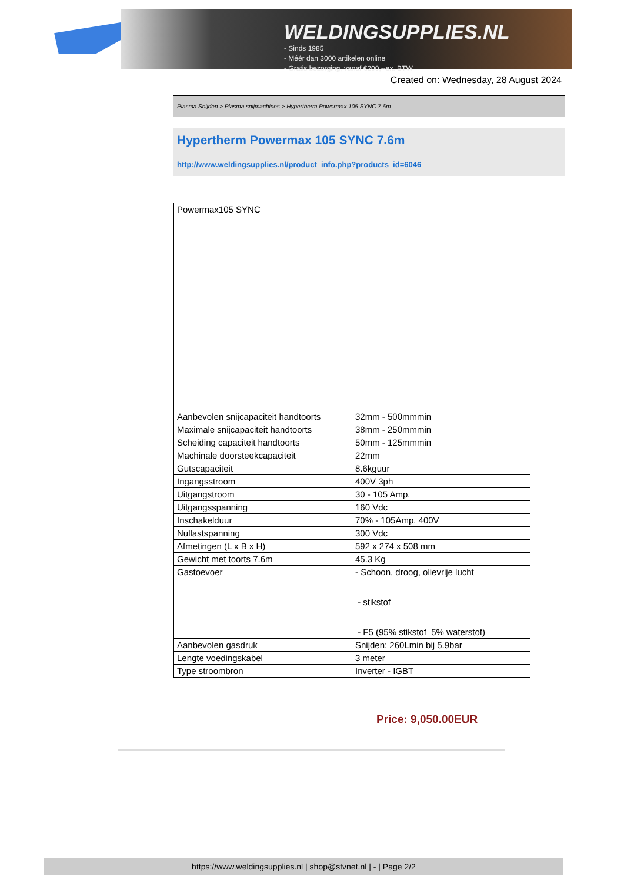WELDINGSUPPLIES.NL
- Sinds 1985
- Méér dan 3000 artikelen online
- Gratis bezorging, vanaf €200,--ex. BTW
Created on: Wednesday, 28 August 2024
Plasma Snijden > Plasma snijmachines > Hypertherm Powermax 105 SYNC 7.6m
Hypertherm Powermax 105 SYNC 7.6m
http://www.weldingsupplies.nl/product_info.php?products_id=6046
| Powermax105 SYNC | |
| Aanbevolen snijcapaciteit handtoorts | 32mm - 500mmmin |
| Maximale snijcapaciteit handtoorts | 38mm - 250mmmin |
| Scheiding capaciteit handtoorts | 50mm - 125mmmin |
| Machinale doorsteekcapaciteit | 22mm |
| Gutscapaciteit | 8.6kguur |
| Ingangsstroom | 400V 3ph |
| Uitgangstroom | 30 - 105 Amp. |
| Uitgangsspanning | 160 Vdc |
| Inschakelduur | 70% - 105Amp. 400V |
| Nullastspanning | 300 Vdc |
| Afmetingen (L x B x H) | 592 x 274 x 508 mm |
| Gewicht met toorts 7.6m | 45.3 Kg |
| Gastoevoer | - Schoon, droog, olievrije lucht - stikstof - F5 (95% stikstof 5% waterstof) |
| Aanbevolen gasdruk | Snijden: 260Lmin bij 5.9bar |
| Lengte voedingskabel | 3 meter |
| Type stroombron | Inverter - IGBT |
Price: 9,050.00EUR
https://www.weldingsupplies.nl | shop@stvnet.nl | - | Page 2/2